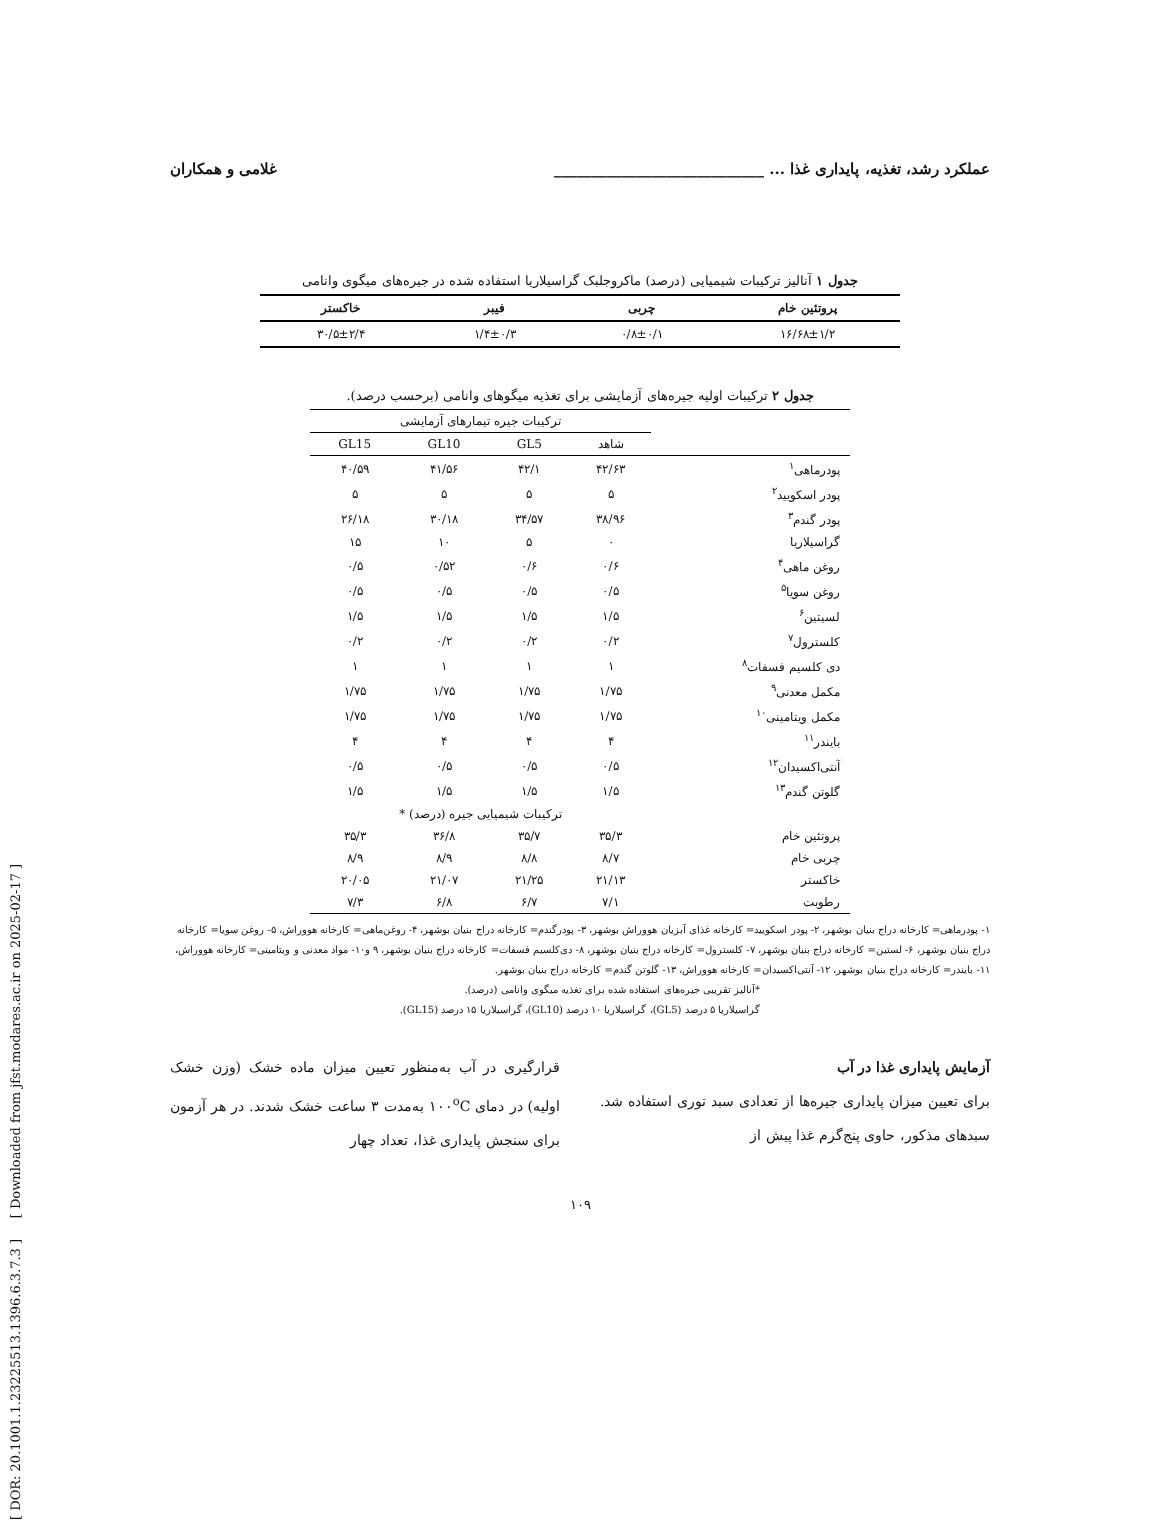[ DOR: 20.1001.1.23225513.1396.6.3.7.3 ] [ Downloaded from jfst.modares.ac.ir on 2025-02-17 ]
عملکرد رشد، تغذیه، پایداری غذا ... ____________________________ غلامی و همکاران
جدول ۱ آنالیز ترکیبات شیمیایی (درصد) ماکروجلبک گراسیلاریا استفاده شده در جیره‌های میگوی وانامی
| پروتئین خام | چربی | فیبر | خاکستر |
| --- | --- | --- | --- |
| ۱۶/۶۸±۱/۲ | ۰/۸±۰/۱ | ۱/۴±۰/۳ | ۳۰/۵±۲/۴ |
جدول ۲ ترکیبات اولیه جیره‌های آزمایشی برای تغذیه میگوهای وانامی (برحسب درصد).
| | ترکیبات جیره تیمارهای آزمایشی | | | |
| | شاهد | GL5 | GL10 | GL15 |
| پودرماهی<sup>۱</sup> | ۴۲/۶۳ | ۴۲/۱ | ۴۱/۵۶ | ۴۰/۵۹ |
| پودر اسکویید<sup>۲</sup> | ۵ | ۵ | ۵ | ۵ |
| پودر گندم<sup>۳</sup> | ۳۸/۹۶ | ۳۴/۵۷ | ۳۰/۱۸ | ۲۶/۱۸ |
| گراسیلاریا | ۰ | ۵ | ۱۰ | ۱۵ |
| روغن ماهی<sup>۴</sup> | ۰/۶ | ۰/۶ | ۰/۵۲ | ۰/۵ |
| روغن سویا<sup>۵</sup> | ۰/۵ | ۰/۵ | ۰/۵ | ۰/۵ |
| لسیتین<sup>۶</sup> | ۱/۵ | ۱/۵ | ۱/۵ | ۱/۵ |
| کلسترول<sup>۷</sup> | ۰/۲ | ۰/۲ | ۰/۲ | ۰/۲ |
| دی کلسیم فسفات<sup>۸</sup> | ۱ | ۱ | ۱ | ۱ |
| مکمل معدنی<sup>۹</sup> | ۱/۷۵ | ۱/۷۵ | ۱/۷۵ | ۱/۷۵ |
| مکمل ویتامینی<sup>۱۰</sup> | ۱/۷۵ | ۱/۷۵ | ۱/۷۵ | ۱/۷۵ |
| بایندر<sup>۱۱</sup> | ۴ | ۴ | ۴ | ۴ |
| آنتی‌اکسیدان<sup>۱۲</sup> | ۰/۵ | ۰/۵ | ۰/۵ | ۰/۵ |
| گلوتن گندم<sup>۱۳</sup> | ۱/۵ | ۱/۵ | ۱/۵ | ۱/۵ |
| | ترکیبات شیمیایی جیره (درصد) * | | | |
| پروتئین خام | ۳۵/۳ | ۳۵/۷ | ۳۶/۸ | ۳۵/۳ |
| چربی خام | ۸/۷ | ۸/۸ | ۸/۹ | ۸/۹ |
| خاکستر | ۲۱/۱۳ | ۲۱/۲۵ | ۲۱/۰۷ | ۲۰/۰۵ |
| رطوبت | ۷/۱ | ۶/۷ | ۶/۸ | ۷/۳ |
۱- پودرماهی= کارخانه دراج بنیان بوشهر، ۲- پودر اسکویید= کارخانه غذای آبزیان هووراش بوشهر، ۳- پودرگندم= کارخانه دراج بنیان بوشهر، ۴- روغن‌ماهی= کارخانه هووراش، ۵- روغن سویا= کارخانه دراج بنیان بوشهر، ۶- لستین= کارخانه دراج بنیان بوشهر، ۷- کلسترول= کارخانه دراج بنیان بوشهر، ۸- دی‌کلسیم فسفات= کارخانه دراج بنیان بوشهر، ۹ و۱۰- مواد معدنی و ویتامینی= کارخانه هووراش، ۱۱- بایندر= کارخانه دراج بنیان بوشهر، ۱۲- آنتی‌اکسیدان= کارخانه هووراش، ۱۳- گلوتن گندم= کارخانه دراج بنیان بوشهر.
*آنالیز تقریبی جیره‌های استفاده شده برای تغذیه میگوی وانامی (درصد).
گراسیلاریا ۵ درصد (GL5)، گراسیلاریا ۱۰ درصد (GL10)، گراسیلاریا ۱۵ درصد (GL15).
آزمایش پایداری غذا در آب
برای تعیین میزان پایداری جیره‌ها از تعدادی سبد توری استفاده شد. سبدهای مذکور، حاوی پنج‌گرم غذا پیش از
قرارگیری در آب به‌منظور تعیین میزان ماده خشک (وزن خشک اولیه) در دمای ۱۰۰<sup>o</sup>C به‌مدت ۳ ساعت خشک شدند. در هر آزمون برای سنجش پایداری غذا، تعداد چهار
۱۰۹